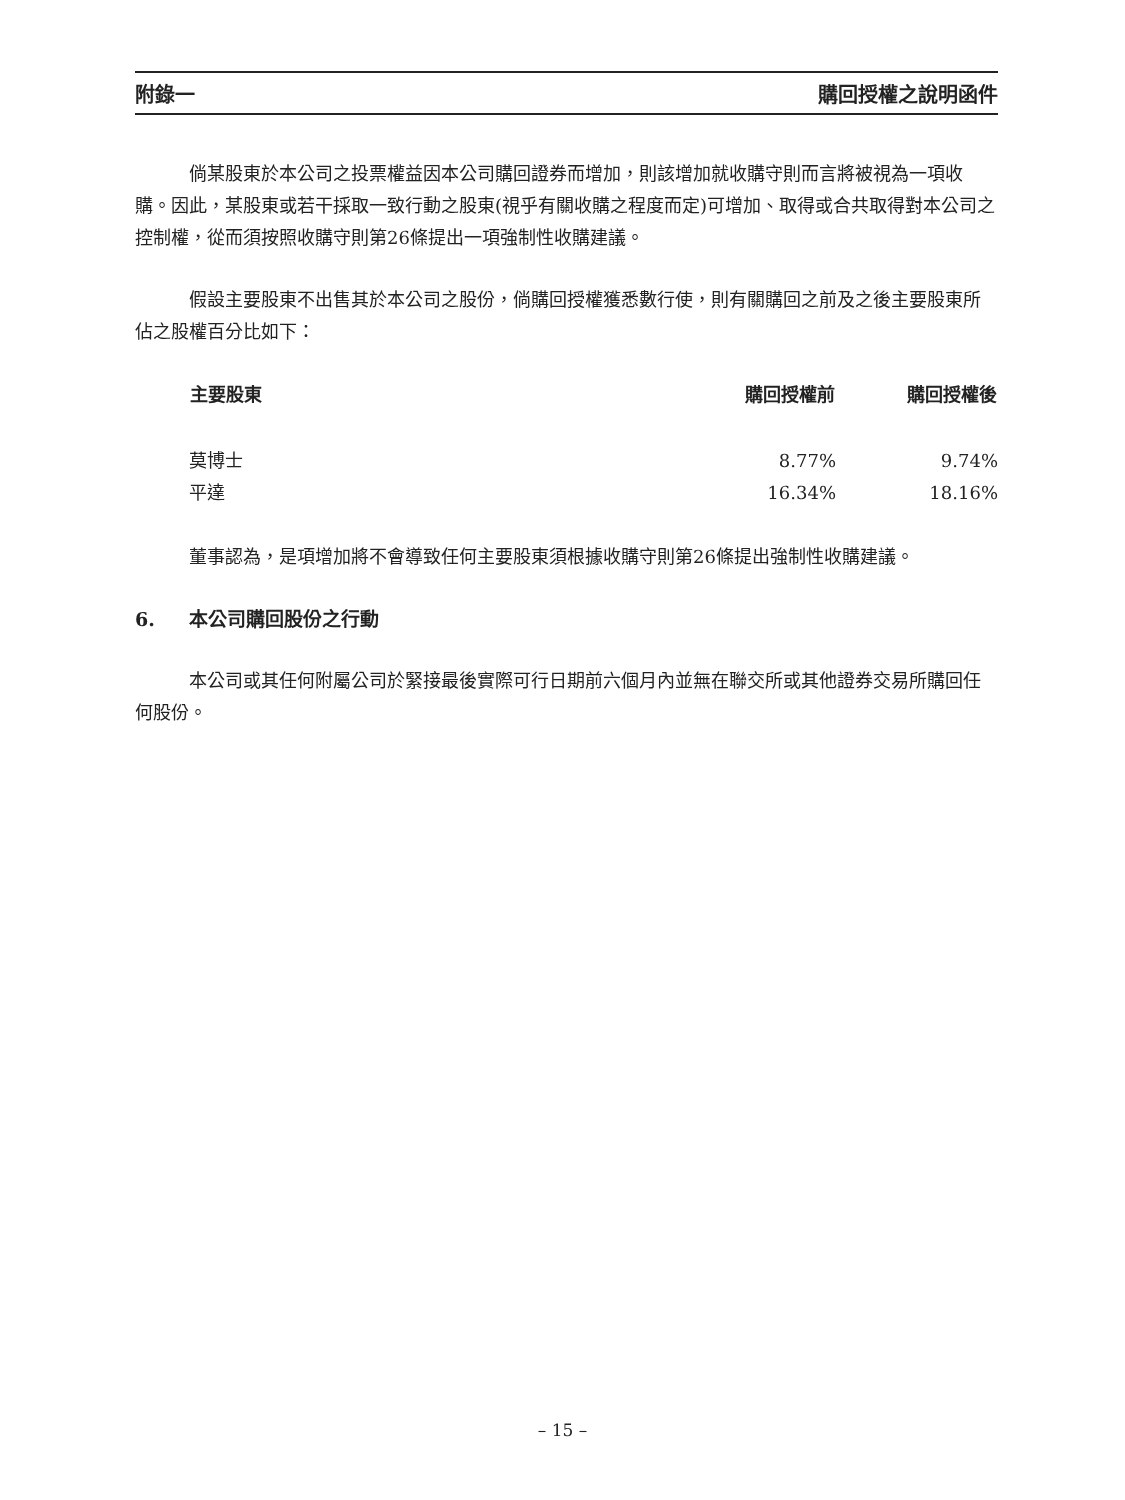附錄一 購回授權之說明函件
倘某股東於本公司之投票權益因本公司購回證券而增加，則該增加就收購守則而言將被視為一項收購。因此，某股東或若干採取一致行動之股東(視乎有關收購之程度而定)可增加、取得或合共取得對本公司之控制權，從而須按照收購守則第26條提出一項強制性收購建議。
假設主要股東不出售其於本公司之股份，倘購回授權獲悉數行使，則有關購回之前及之後主要股東所佔之股權百分比如下：
| 主要股東 | 購回授權前 | 購回授權後 |
| --- | --- | --- |
| 莫博士 | 8.77% | 9.74% |
| 平達 | 16.34% | 18.16% |
董事認為，是項增加將不會導致任何主要股東須根據收購守則第26條提出強制性收購建議。
6. 本公司購回股份之行動
本公司或其任何附屬公司於緊接最後實際可行日期前六個月內並無在聯交所或其他證券交易所購回任何股份。
– 15 –